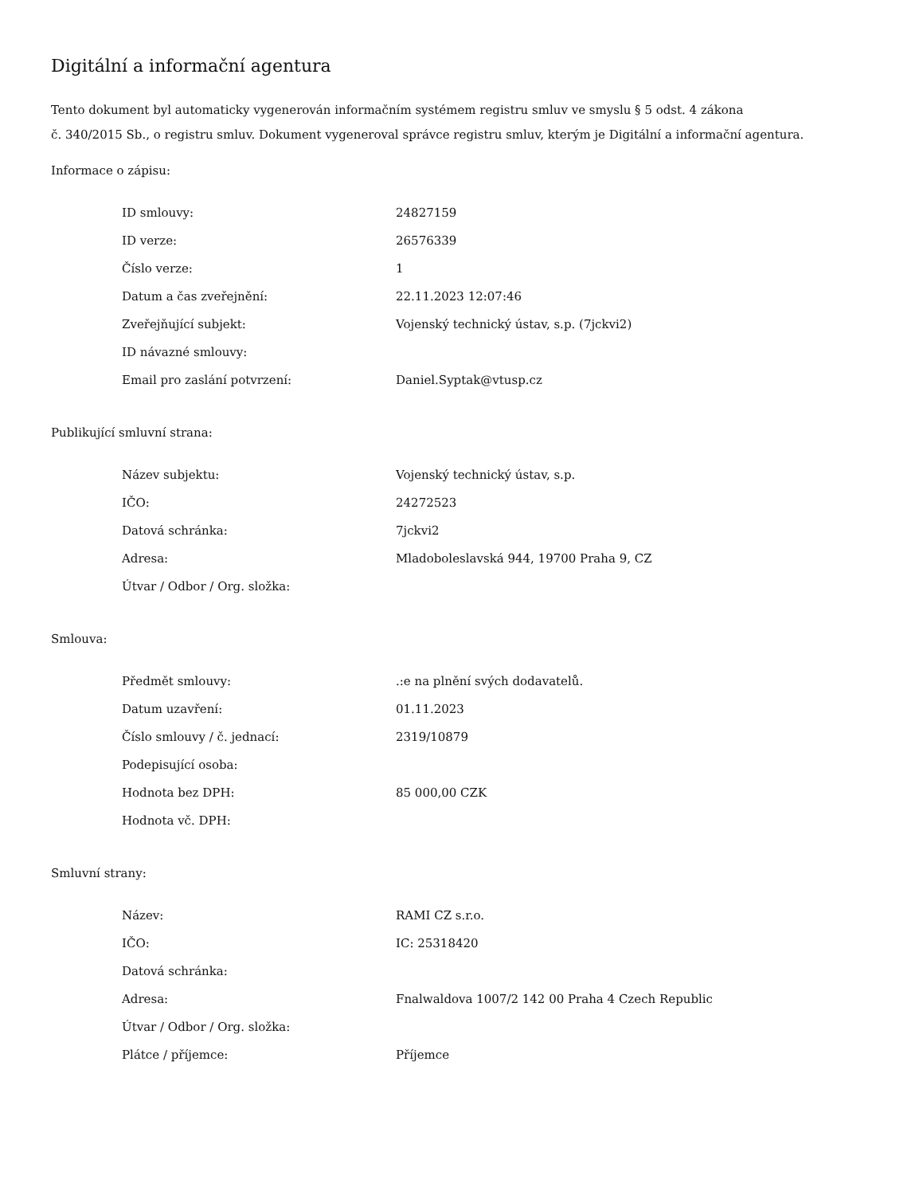Digitální a informační agentura
Tento dokument byl automaticky vygenerován informačním systémem registru smluv ve smyslu § 5 odst. 4 zákona
č. 340/2015 Sb., o registru smluv. Dokument vygeneroval správce registru smluv, kterým je Digitální a informační agentura.
Informace o zápisu:
| ID smlouvy: | 24827159 |
| ID verze: | 26576339 |
| Číslo verze: | 1 |
| Datum a čas zveřejnění: | 22.11.2023 12:07:46 |
| Zveřejňující subjekt: | Vojenský technický ústav, s.p. (7jckvi2) |
| ID návazné smlouvy: | |
| Email pro zaslání potvrzení: | Daniel.Syptak@vtusp.cz |
Publikující smluvní strana:
| Název subjektu: | Vojenský technický ústav, s.p. |
| IČO: | 24272523 |
| Datová schránka: | 7jckvi2 |
| Adresa: | Mladoboleslavská 944, 19700 Praha 9, CZ |
| Útvar / Odbor / Org. složka: | |
Smlouva:
| Předmět smlouvy: | .:e na plnění svých dodavatelů. |
| Datum uzavření: | 01.11.2023 |
| Číslo smlouvy / č. jednací: | 2319/10879 |
| Podepisující osoba: | |
| Hodnota bez DPH: | 85 000,00 CZK |
| Hodnota vč. DPH: | |
Smluvní strany:
| Název: | RAMI CZ s.r.o. |
| IČO: | IC: 25318420 |
| Datová schránka: | |
| Adresa: | Fnalwaldova 1007/2 142 00 Praha 4 Czech Republic |
| Útvar / Odbor / Org. složka: | |
| Plátce / příjemce: | Příjemce |